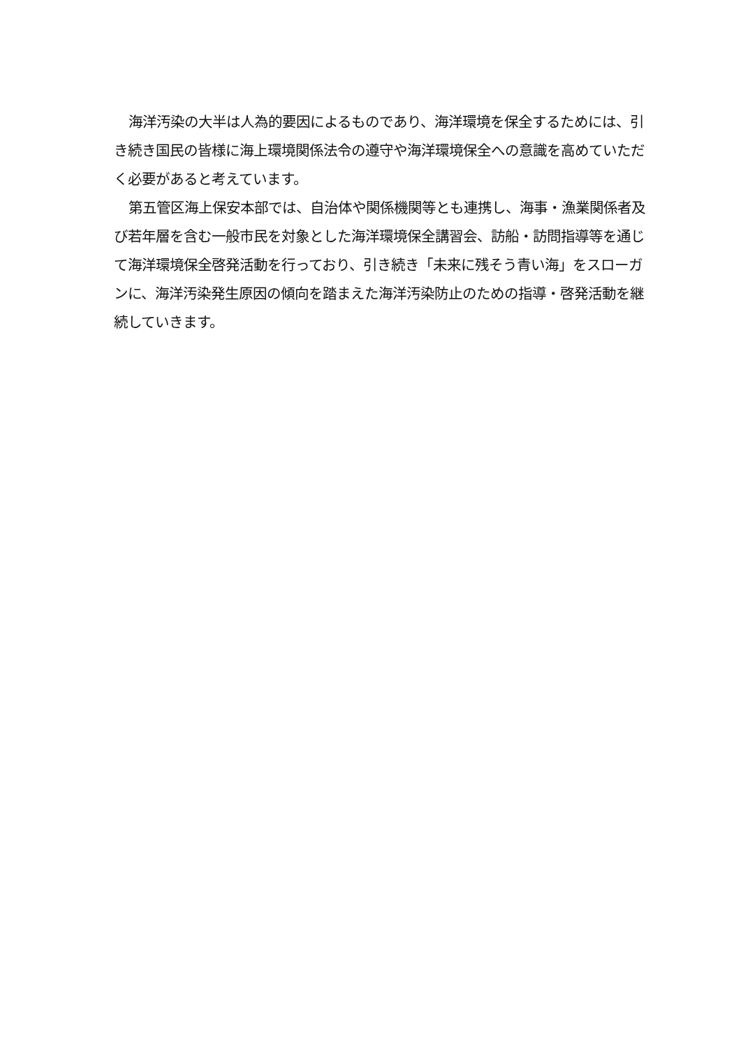海洋汚染の大半は人為的要因によるものであり、海洋環境を保全するためには、引き続き国民の皆様に海上環境関係法令の遵守や海洋環境保全への意識を高めていただく必要があると考えています。
第五管区海上保安本部では、自治体や関係機関等とも連携し、海事・漁業関係者及び若年層を含む一般市民を対象とした海洋環境保全講習会、訪船・訪問指導等を通じて海洋環境保全啓発活動を行っており、引き続き「未来に残そう青い海」をスローガンに、海洋汚染発生原因の傾向を踏まえた海洋汚染防止のための指導・啓発活動を継続していきます。